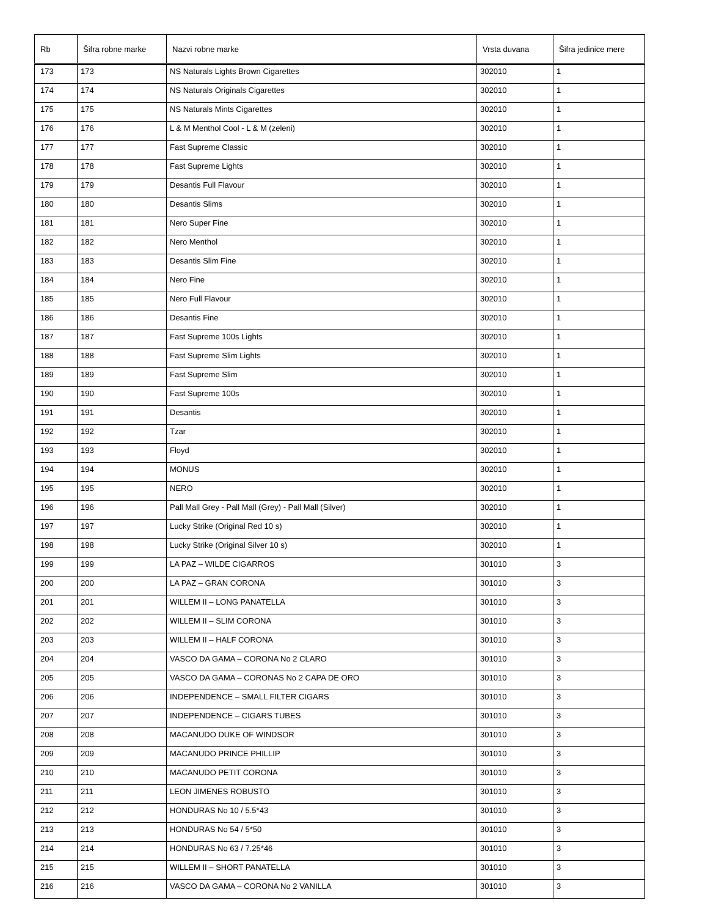| Rb | Šifra robne marke | Nazvi robne marke | Vrsta duvana | Šifra jedinice mere |
| --- | --- | --- | --- | --- |
| 173 | 173 | NS Naturals Lights Brown Cigarettes | 302010 | 1 |
| 174 | 174 | NS Naturals Originals Cigarettes | 302010 | 1 |
| 175 | 175 | NS Naturals Mints Cigarettes | 302010 | 1 |
| 176 | 176 | L & M Menthol Cool - L & M (zeleni) | 302010 | 1 |
| 177 | 177 | Fast Supreme Classic | 302010 | 1 |
| 178 | 178 | Fast Supreme Lights | 302010 | 1 |
| 179 | 179 | Desantis Full Flavour | 302010 | 1 |
| 180 | 180 | Desantis Slims | 302010 | 1 |
| 181 | 181 | Nero Super Fine | 302010 | 1 |
| 182 | 182 | Nero Menthol | 302010 | 1 |
| 183 | 183 | Desantis Slim Fine | 302010 | 1 |
| 184 | 184 | Nero Fine | 302010 | 1 |
| 185 | 185 | Nero Full Flavour | 302010 | 1 |
| 186 | 186 | Desantis Fine | 302010 | 1 |
| 187 | 187 | Fast Supreme 100s Lights | 302010 | 1 |
| 188 | 188 | Fast Supreme Slim Lights | 302010 | 1 |
| 189 | 189 | Fast Supreme Slim | 302010 | 1 |
| 190 | 190 | Fast Supreme 100s | 302010 | 1 |
| 191 | 191 | Desantis | 302010 | 1 |
| 192 | 192 | Tzar | 302010 | 1 |
| 193 | 193 | Floyd | 302010 | 1 |
| 194 | 194 | MONUS | 302010 | 1 |
| 195 | 195 | NERO | 302010 | 1 |
| 196 | 196 | Pall Mall Grey - Pall Mall (Grey) - Pall Mall (Silver) | 302010 | 1 |
| 197 | 197 | Lucky Strike (Original Red 10 s) | 302010 | 1 |
| 198 | 198 | Lucky Strike (Original Silver 10 s) | 302010 | 1 |
| 199 | 199 | LA PAZ – WILDE CIGARROS | 301010 | 3 |
| 200 | 200 | LA PAZ – GRAN CORONA | 301010 | 3 |
| 201 | 201 | WILLEM II – LONG PANATELLA | 301010 | 3 |
| 202 | 202 | WILLEM II – SLIM CORONA | 301010 | 3 |
| 203 | 203 | WILLEM II – HALF CORONA | 301010 | 3 |
| 204 | 204 | VASCO DA GAMA – CORONA No 2 CLARO | 301010 | 3 |
| 205 | 205 | VASCO DA GAMA – CORONAS No 2 CAPA DE ORO | 301010 | 3 |
| 206 | 206 | INDEPENDENCE – SMALL FILTER CIGARS | 301010 | 3 |
| 207 | 207 | INDEPENDENCE – CIGARS TUBES | 301010 | 3 |
| 208 | 208 | MACANUDO DUKE OF WINDSOR | 301010 | 3 |
| 209 | 209 | MACANUDO PRINCE PHILLIP | 301010 | 3 |
| 210 | 210 | MACANUDO PETIT CORONA | 301010 | 3 |
| 211 | 211 | LEON JIMENES ROBUSTO | 301010 | 3 |
| 212 | 212 | HONDURAS No 10 / 5.5*43 | 301010 | 3 |
| 213 | 213 | HONDURAS No 54 / 5*50 | 301010 | 3 |
| 214 | 214 | HONDURAS No 63 / 7.25*46 | 301010 | 3 |
| 215 | 215 | WILLEM II – SHORT PANATELLA | 301010 | 3 |
| 216 | 216 | VASCO DA GAMA – CORONA No 2 VANILLA | 301010 | 3 |